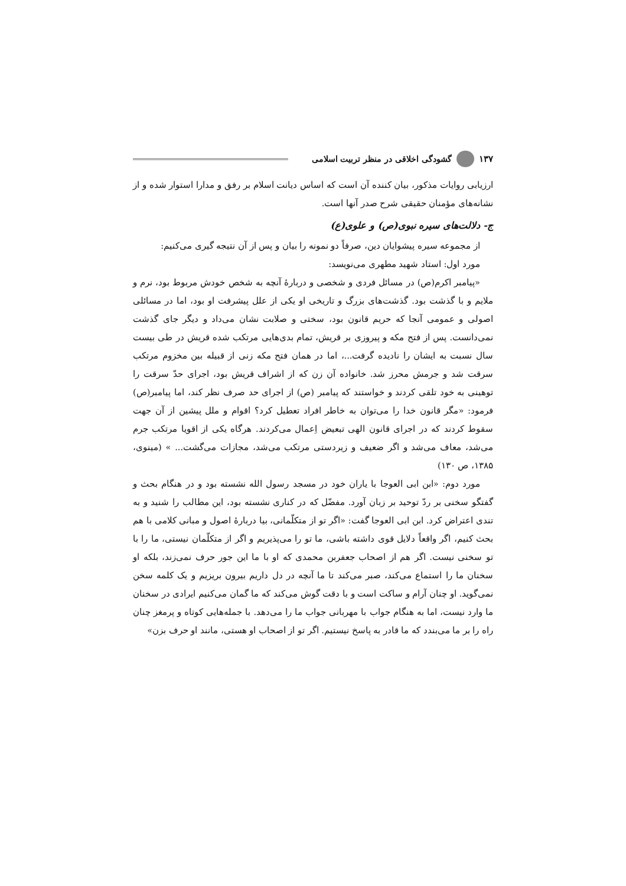۱۳۷ گشودگی اخلاقی در منظر تربیت اسلامی
ارزیابی روایات مذکور، بیان کننده آن است که اساس دیانت اسلام بر رفق و مدارا استوار شده و از نشانه‌های مؤمنان حقیقی شرح صدر آنها است.
ج- دلالت‌های سیره نبوی(ص) و علوی(ع)
از مجموعه سیره پیشوایان دین، صرفاً دو نمونه را بیان و پس از آن نتیجه گیری می‌کنیم:
مورد اول: استاد شهید مطهری می‌نویسد:
«پیامبر اکرم(ص) در مسائل فردی و شخصی و دربارهٔ آنچه به شخص خودش مربوط بود، نرم و ملایم و با گذشت بود. گذشت‌های بزرگ و تاریخی او یکی از علل پیشرفت او بود، اما در مسائلی اصولی و عمومی آنجا که حریم قانون بود، سختی و صلابت نشان می‌داد و دیگر جای گذشت نمی‌دانست. پس از فتح مکه و پیروزی بر قریش، تمام بدی‌هایی مرتکب شده قریش در طی بیست سال نسبت به ایشان را نادیده گرفت...، اما در همان فتح مکه زنی از قبیله بین مخزوم مرتکب سرقت شد و جرمش محرز شد. خانواده آن زن که از اشراف قریش بود، اجرای حدّ سرقت را توهینی به خود تلقی کردند و خواستند که پیامبر (ص) از اجرای حد صرف نظر کند، اما پیامبر(ص) فرمود: «مگر قانون خدا را می‌توان به خاطر افراد تعطیل کرد؟ اقوام و ملل پیشین از آن جهت سقوط کردند که در اجرای قانون الهی تبعیض اِعمال می‌کردند. هرگاه یکی از اقویا مرتکب جرم می‌شد، معاف می‌شد و اگر ضعیف و زیردستی مرتکب می‌شد، مجازات می‌گشت... » (مینوی، ۱۳۸۵، ص ۱۳۰)
مورد دوم: «ابن ابی العوجا با یاران خود در مسجد رسول الله نشسته بود و در هنگام بحث و گفتگو سخنی بر ردّ توحید بر زبان آورد. مفضّل که در کناری نشسته بود، این مطالب را شنید و به تندی اعتراض کرد. ابن ابی العوجا گفت: «اگر تو از متکلّمانی، بیا دربارهٔ اصول و مبانی کلامی با هم بحث کنیم، اگر واقعاً دلایل قوی داشته باشی، ما تو را می‌پذیریم و اگر از متکلّمان نیستی، ما را با تو سخنی نیست. اگر هم از اصحاب جعفربن محمدی که او با ما این جور حرف نمی‌زند، بلکه او سخنان ما را استماع می‌کند، صبر می‌کند تا ما آنچه در دل داریم بیرون بریزیم و یک کلمه سخن نمی‌گوید. او چنان آرام و ساکت است و با دقت گوش می‌کند که ما گمان می‌کنیم ایرادی در سخنان ما وارد نیست، اما به هنگام جواب با مهربانی جواب ما را می‌دهد. با جمله‌هایی کوتاه و پرمغز چنان راه را بر ما می‌بندد که ما قادر به پاسخ نیستیم. اگر تو از اصحاب او هستی، مانند او حرف بزن»